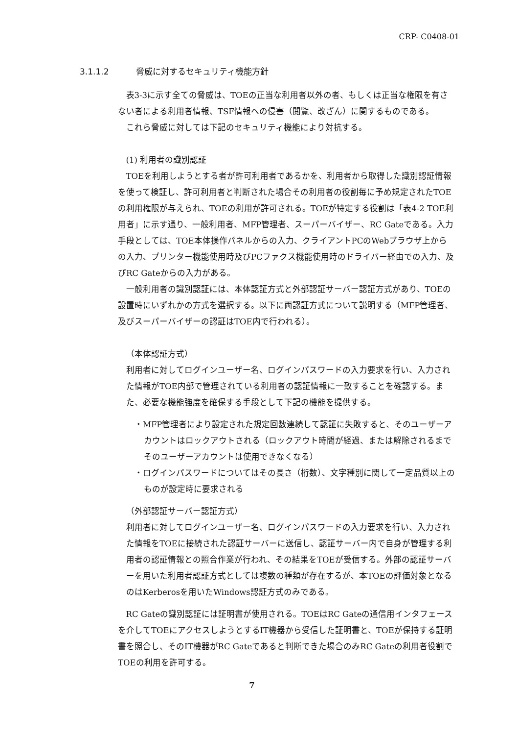CRP- C0408-01
3.1.1.2 脅威に対するセキュリティ機能方針
表3-3に示す全ての脅威は、TOEの正当な利用者以外の者、もしくは正当な権限を有さない者による利用者情報、TSF情報への侵害（閲覧、改ざん）に関するものである。
これら脅威に対しては下記のセキュリティ機能により対抗する。
(1) 利用者の識別認証
TOEを利用しようとする者が許可利用者であるかを、利用者から取得した識別認証情報を使って検証し、許可利用者と判断された場合その利用者の役割毎に予め規定されたTOEの利用権限が与えられ、TOEの利用が許可される。TOEが特定する役割は「表4-2 TOE利用者」に示す通り、一般利用者、MFP管理者、スーパーバイザー、RC Gateである。入力手段としては、TOE本体操作パネルからの入力、クライアントPCのWebブラウザ上からの入力、プリンター機能使用時及びPCファクス機能使用時のドライバー経由での入力、及びRC Gateからの入力がある。
一般利用者の識別認証には、本体認証方式と外部認証サーバー認証方式があり、TOEの設置時にいずれかの方式を選択する。以下に両認証方式について説明する（MFP管理者、及びスーパーバイザーの認証はTOE内で行われる）。
（本体認証方式）
利用者に対してログインユーザー名、ログインパスワードの入力要求を行い、入力された情報がTOE内部で管理されている利用者の認証情報に一致することを確認する。また、必要な機能強度を確保する手段として下記の機能を提供する。
・MFP管理者により設定された規定回数連続して認証に失敗すると、そのユーザーアカウントはロックアウトされる（ロックアウト時間が経過、または解除されるまでそのユーザーアカウントは使用できなくなる）
・ログインパスワードについてはその長さ（桁数）、文字種別に関して一定品質以上のものが設定時に要求される
（外部認証サーバー認証方式）
利用者に対してログインユーザー名、ログインパスワードの入力要求を行い、入力された情報をTOEに接続された認証サーバーに送信し、認証サーバー内で自身が管理する利用者の認証情報との照合作業が行われ、その結果をTOEが受信する。外部の認証サーバーを用いた利用者認証方式としては複数の種類が存在するが、本TOEの評価対象となるのはKerberosを用いたWindows認証方式のみである。
RC Gateの識別認証には証明書が使用される。TOEはRC Gateの通信用インタフェースを介してTOEにアクセスしようとするIT機器から受信した証明書と、TOEが保持する証明書を照合し、そのIT機器がRC Gateであると判断できた場合のみRC Gateの利用者役割でTOEの利用を許可する。
7